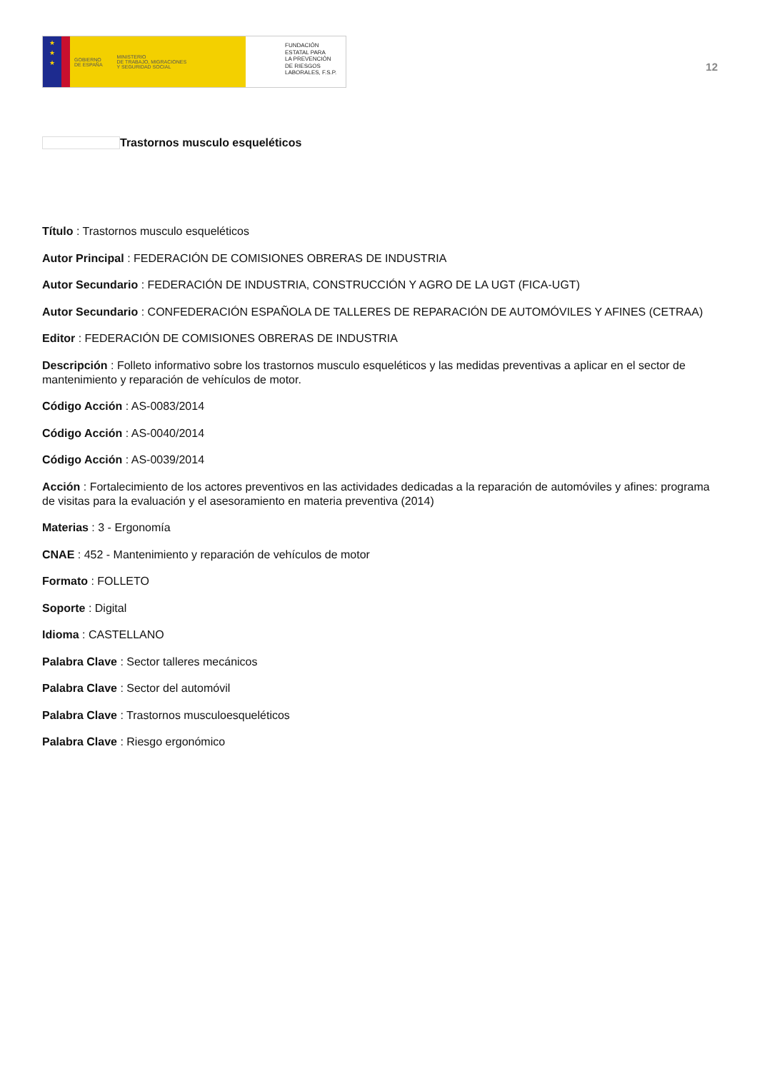★
★
★
GOBIERNO
DE ESPAÑA
MINISTERIO
DE TRABAJO, MIGRACIONES
Y SEGURIDAD SOCIAL
FUNDACIÓN
ESTATAL PARA
LA PREVENCIÓN
DE RIESGOS
LABORALES, F.S.P.
12
Trastornos musculo esqueléticos
Título : Trastornos musculo esqueléticos
Autor Principal : FEDERACIÓN DE COMISIONES OBRERAS DE INDUSTRIA
Autor Secundario : FEDERACIÓN DE INDUSTRIA, CONSTRUCCIÓN Y AGRO DE LA UGT (FICA-UGT)
Autor Secundario : CONFEDERACIÓN ESPAÑOLA DE TALLERES DE REPARACIÓN DE AUTOMÓVILES Y AFINES (CETRAA)
Editor : FEDERACIÓN DE COMISIONES OBRERAS DE INDUSTRIA
Descripción : Folleto informativo sobre los trastornos musculo esqueléticos y las medidas preventivas a aplicar en el sector de mantenimiento y reparación de vehículos de motor.
Código Acción : AS-0083/2014
Código Acción : AS-0040/2014
Código Acción : AS-0039/2014
Acción : Fortalecimiento de los actores preventivos en las actividades dedicadas a la reparación de automóviles y afines: programa de visitas para la evaluación y el asesoramiento en materia preventiva (2014)
Materias : 3 - Ergonomía
CNAE : 452 - Mantenimiento y reparación de vehículos de motor
Formato : FOLLETO
Soporte : Digital
Idioma : CASTELLANO
Palabra Clave : Sector talleres mecánicos
Palabra Clave : Sector del automóvil
Palabra Clave : Trastornos musculoesqueléticos
Palabra Clave : Riesgo ergonómico